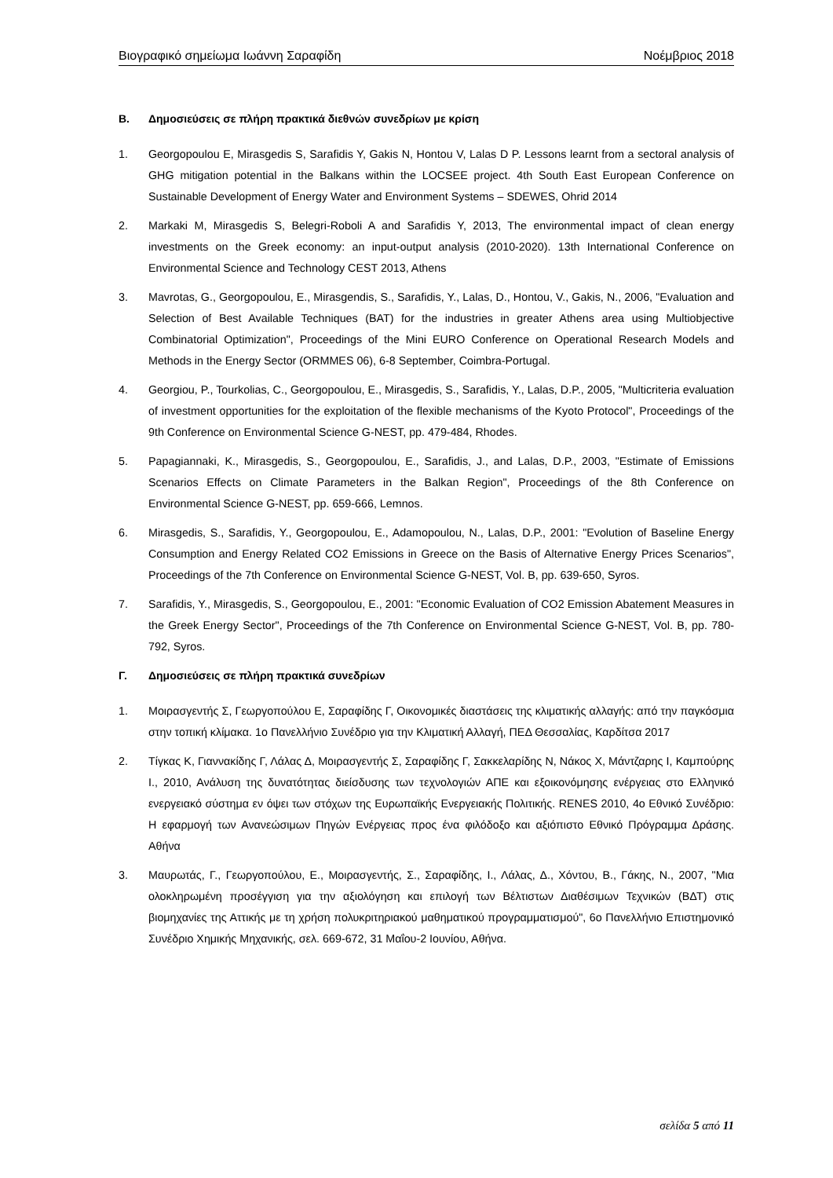Βιογραφικό σημείωμα Ιωάννη Σαραφίδη Νοέμβριος 2018
Β. Δημοσιεύσεις σε πλήρη πρακτικά διεθνών συνεδρίων με κρίση
1. Georgopoulou E, Mirasgedis S, Sarafidis Y, Gakis N, Hontou V, Lalas D P. Lessons learnt from a sectoral analysis of GHG mitigation potential in the Balkans within the LOCSEE project. 4th South East European Conference on Sustainable Development of Energy Water and Environment Systems – SDEWES, Ohrid 2014
2. Markaki M, Mirasgedis S, Belegri-Roboli A and Sarafidis Y, 2013, The environmental impact of clean energy investments on the Greek economy: an input-output analysis (2010-2020). 13th International Conference on Environmental Science and Technology CEST 2013, Athens
3. Mavrotas, G., Georgopoulou, E., Mirasgendis, S., Sarafidis, Y., Lalas, D., Hontou, V., Gakis, N., 2006, "Evaluation and Selection of Best Available Techniques (BAT) for the industries in greater Athens area using Multiobjective Combinatorial Optimization", Proceedings of the Mini EURO Conference on Operational Research Models and Methods in the Energy Sector (ORMMES 06), 6-8 September, Coimbra-Portugal.
4. Georgiou, P., Tourkolias, C., Georgopoulou, E., Mirasgedis, S., Sarafidis, Y., Lalas, D.P., 2005, "Multicriteria evaluation of investment opportunities for the exploitation of the flexible mechanisms of the Kyoto Protocol", Proceedings of the 9th Conference on Environmental Science G-NEST, pp. 479-484, Rhodes.
5. Papagiannaki, K., Mirasgedis, S., Georgopoulou, E., Sarafidis, J., and Lalas, D.P., 2003, "Estimate of Emissions Scenarios Effects on Climate Parameters in the Balkan Region", Proceedings of the 8th Conference on Environmental Science G-NEST, pp. 659-666, Lemnos.
6. Mirasgedis, S., Sarafidis, Y., Georgopoulou, E., Adamopoulou, N., Lalas, D.P., 2001: "Evolution of Baseline Energy Consumption and Energy Related CO2 Emissions in Greece on the Basis of Alternative Energy Prices Scenarios", Proceedings of the 7th Conference on Environmental Science G-NEST, Vol. B, pp. 639-650, Syros.
7. Sarafidis, Y., Mirasgedis, S., Georgopoulou, E., 2001: "Economic Evaluation of CO2 Emission Abatement Measures in the Greek Energy Sector", Proceedings of the 7th Conference on Environmental Science G-NEST, Vol. B, pp. 780-792, Syros.
Γ. Δημοσιεύσεις σε πλήρη πρακτικά συνεδρίων
1. Μοιρασγεντής Σ, Γεωργοπούλου Ε, Σαραφίδης Γ, Οικονομικές διαστάσεις της κλιματικής αλλαγής: από την παγκόσμια στην τοπική κλίμακα. 1ο Πανελλήνιο Συνέδριο για την Κλιματική Αλλαγή, ΠΕΔ Θεσσαλίας, Καρδίτσα 2017
2. Τίγκας Κ, Γιαννακίδης Γ, Λάλας Δ, Μοιρασγεντής Σ, Σαραφίδης Γ, Σακκελαρίδης Ν, Νάκος Χ, Μάντζαρης Ι, Καμπούρης Ι., 2010, Ανάλυση της δυνατότητας διείσδυσης των τεχνολογιών ΑΠΕ και εξοικονόμησης ενέργειας στο Ελληνικό ενεργειακό σύστημα εν όψει των στόχων της Ευρωπαϊκής Ενεργειακής Πολιτικής. RENES 2010, 4ο Εθνικό Συνέδριο: Η εφαρμογή των Ανανεώσιμων Πηγών Ενέργειας προς ένα φιλόδοξο και αξιόπιστο Εθνικό Πρόγραμμα Δράσης. Αθήνα
3. Μαυρωτάς, Γ., Γεωργοπούλου, Ε., Μοιρασγεντής, Σ., Σαραφίδης, Ι., Λάλας, Δ., Χόντου, Β., Γάκης, Ν., 2007, "Μια ολοκληρωμένη προσέγγιση για την αξιολόγηση και επιλογή των Βέλτιστων Διαθέσιμων Τεχνικών (ΒΔΤ) στις βιομηχανίες της Αττικής με τη χρήση πολυκριτηριακού μαθηματικού προγραμματισμού", 6ο Πανελλήνιο Επιστημονικό Συνέδριο Χημικής Μηχανικής, σελ. 669-672, 31 Μαΐου-2 Ιουνίου, Αθήνα.
σελίδα 5 από 11